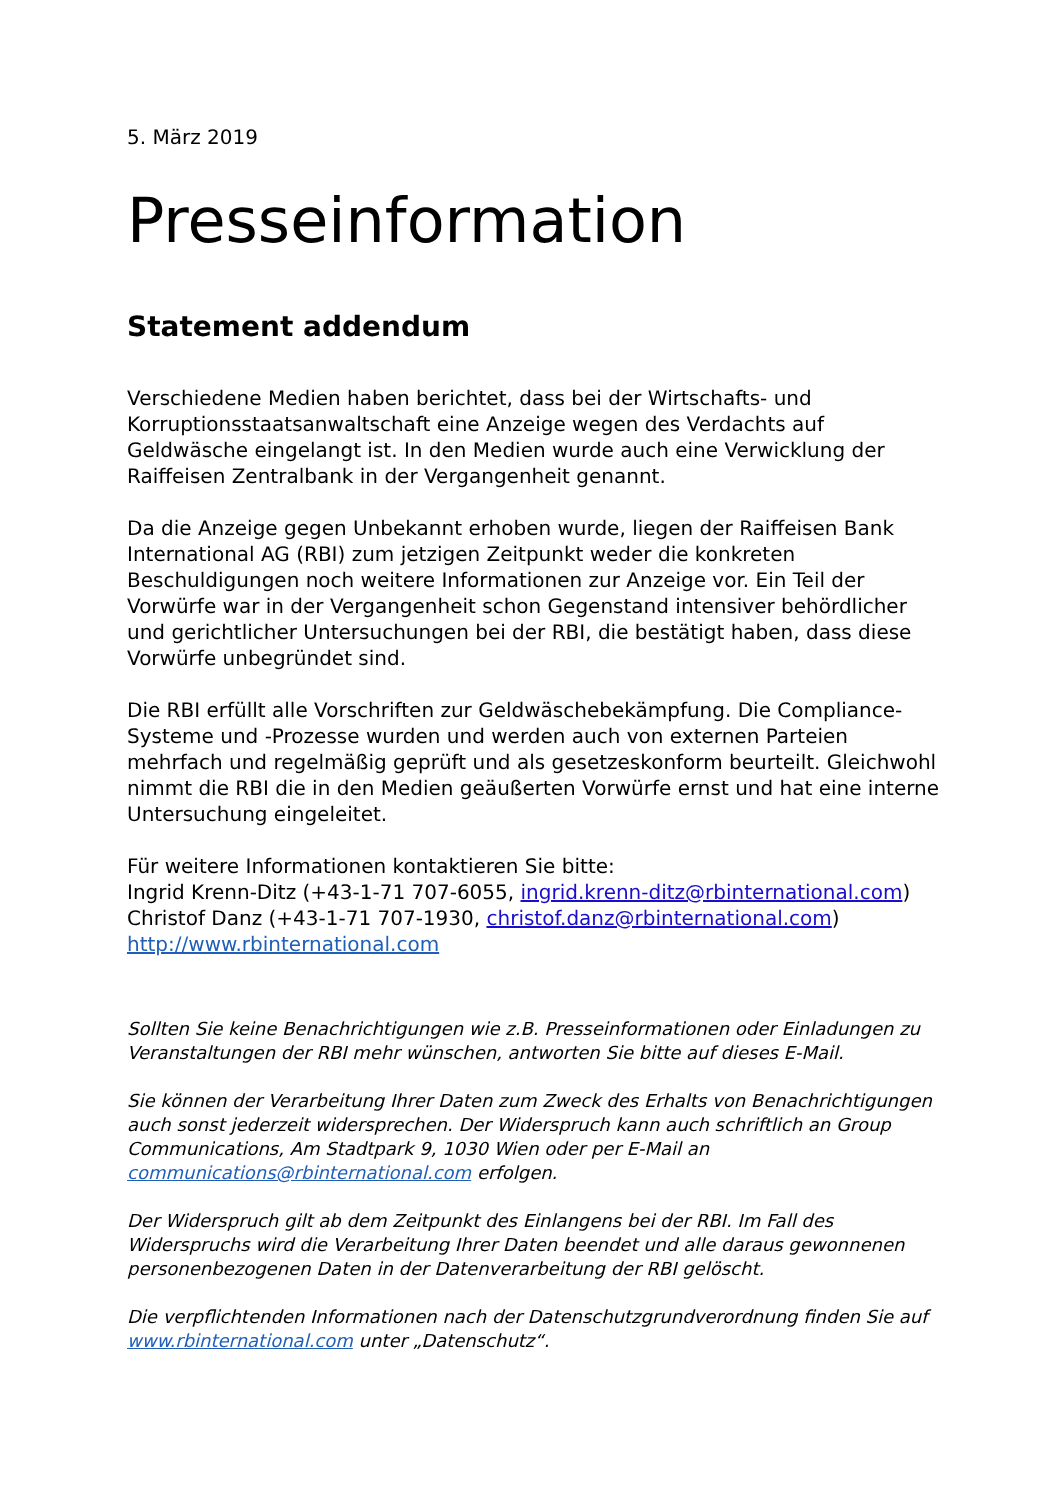5. März 2019
Presseinformation
Statement addendum
Verschiedene Medien haben berichtet, dass bei der Wirtschafts- und Korruptionsstaatsanwaltschaft eine Anzeige wegen des Verdachts auf Geldwäsche eingelangt ist. In den Medien wurde auch eine Verwicklung der Raiffeisen Zentralbank in der Vergangenheit genannt.
Da die Anzeige gegen Unbekannt erhoben wurde, liegen der Raiffeisen Bank International AG (RBI) zum jetzigen Zeitpunkt weder die konkreten Beschuldigungen noch weitere Informationen zur Anzeige vor. Ein Teil der Vorwürfe war in der Vergangenheit schon Gegenstand intensiver behördlicher und gerichtlicher Untersuchungen bei der RBI, die bestätigt haben, dass diese Vorwürfe unbegründet sind.
Die RBI erfüllt alle Vorschriften zur Geldwäschebekämpfung. Die Compliance-Systeme und -Prozesse wurden und werden auch von externen Parteien mehrfach und regelmäßig geprüft und als gesetzeskonform beurteilt. Gleichwohl nimmt die RBI die in den Medien geäußerten Vorwürfe ernst und hat eine interne Untersuchung eingeleitet.
Für weitere Informationen kontaktieren Sie bitte:
Ingrid Krenn-Ditz (+43-1-71 707-6055, ingrid.krenn-ditz@rbinternational.com)
Christof Danz (+43-1-71 707-1930, christof.danz@rbinternational.com)
http://www.rbinternational.com
Sollten Sie keine Benachrichtigungen wie z.B. Presseinformationen oder Einladungen zu Veranstaltungen der RBI mehr wünschen, antworten Sie bitte auf dieses E-Mail.
Sie können der Verarbeitung Ihrer Daten zum Zweck des Erhalts von Benachrichtigungen auch sonst jederzeit widersprechen. Der Widerspruch kann auch schriftlich an Group Communications, Am Stadtpark 9, 1030 Wien oder per E-Mail an communications@rbinternational.com erfolgen.
Der Widerspruch gilt ab dem Zeitpunkt des Einlangens bei der RBI. Im Fall des Widerspruchs wird die Verarbeitung Ihrer Daten beendet und alle daraus gewonnenen personenbezogenen Daten in der Datenverarbeitung der RBI gelöscht.
Die verpflichtenden Informationen nach der Datenschutzgrundverordnung finden Sie auf www.rbinternational.com unter „Datenschutz“.